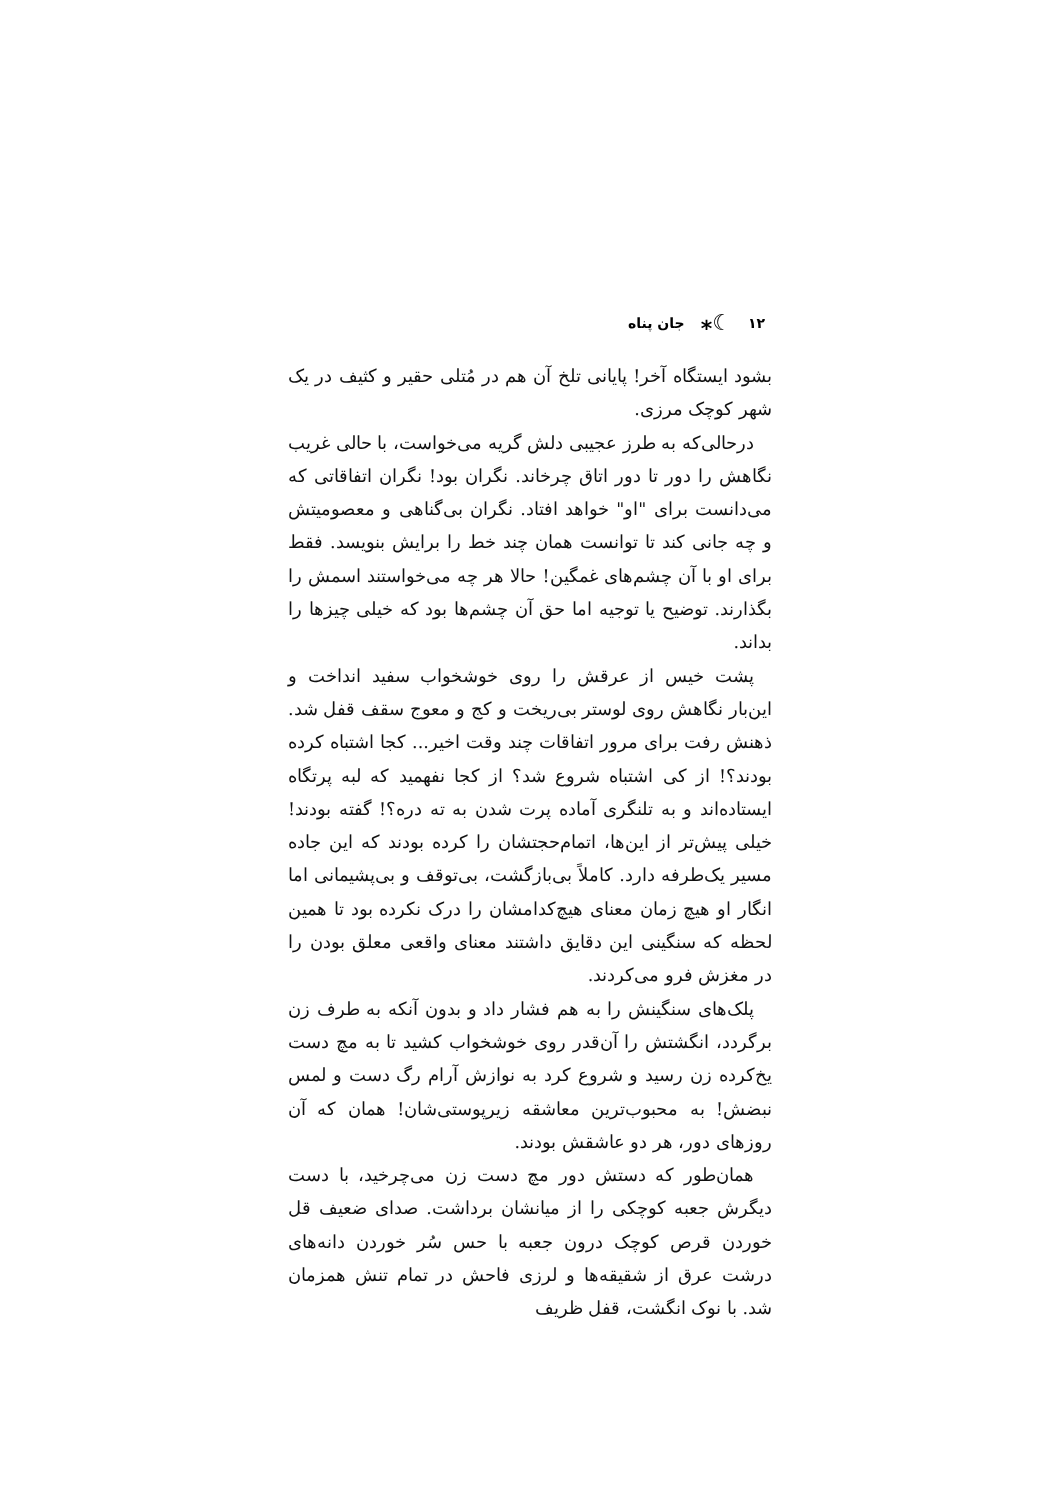۱۲ ☾⁎ جان پناه
بشود ایستگاه آخر! پایانی تلخ آن هم در مُتلی حقیر و کثیف در یک شهر کوچک مرزی.
درحالی‌که به طرز عجیبی دلش گریه می‌خواست، با حالی غریب نگاهش را دور تا دور اتاق چرخاند. نگران بود! نگران اتفاقاتی که می‌دانست برای "او" خواهد افتاد. نگران بی‌گناهی و معصومیتش و چه جانی کند تا توانست همان چند خط را برایش بنویسد. فقط برای او با آن چشم‌های غمگین! حالا هر چه می‌خواستند اسمش را بگذارند. توضیح یا توجیه اما حق آن چشم‌ها بود که خیلی چیزها را بداند.
پشت خیس از عرقش را روی خوشخواب سفید انداخت و این‌بار نگاهش روی لوستر بی‌ریخت و کج و معوج سقف قفل شد. ذهنش رفت برای مرور اتفاقات چند وقت اخیر... کجا اشتباه کرده بودند؟! از کی اشتباه شروع شد؟ از کجا نفهمید که لبه پرتگاه ایستاده‌اند و به تلنگری آماده پرت شدن به ته دره؟! گفته بودند! خیلی پیش‌تر از این‌ها، اتمام‌حجتشان را کرده بودند که این جاده مسیر یک‌طرفه دارد. کاملاً بی‌بازگشت، بی‌توقف و بی‌پشیمانی اما انگار او هیچ زمان معنای هیچ‌کدامشان را درک نکرده بود تا همین لحظه که سنگینی این دقایق داشتند معنای واقعی معلق بودن را در مغزش فرو می‌کردند.
پلک‌های سنگینش را به هم فشار داد و بدون آنکه به طرف زن برگردد، انگشتش را آن‌قدر روی خوشخواب کشید تا به مچ دست یخ‌کرده زن رسید و شروع کرد به نوازش آرام رگ دست و لمس نبضش! به محبوب‌ترین معاشقه زیرپوستی‌شان! همان که آن روزهای دور، هر دو عاشقش بودند.
همان‌طور که دستش دور مچ دست زن می‌چرخید، با دست دیگرش جعبه کوچکی را از میانشان برداشت. صدای ضعیف قل خوردن قرص کوچک درون جعبه با حس سُر خوردن دانه‌های درشت عرق از شقیقه‌ها و لرزی فاحش در تمام تنش همزمان شد. با نوک انگشت، قفل ظریف